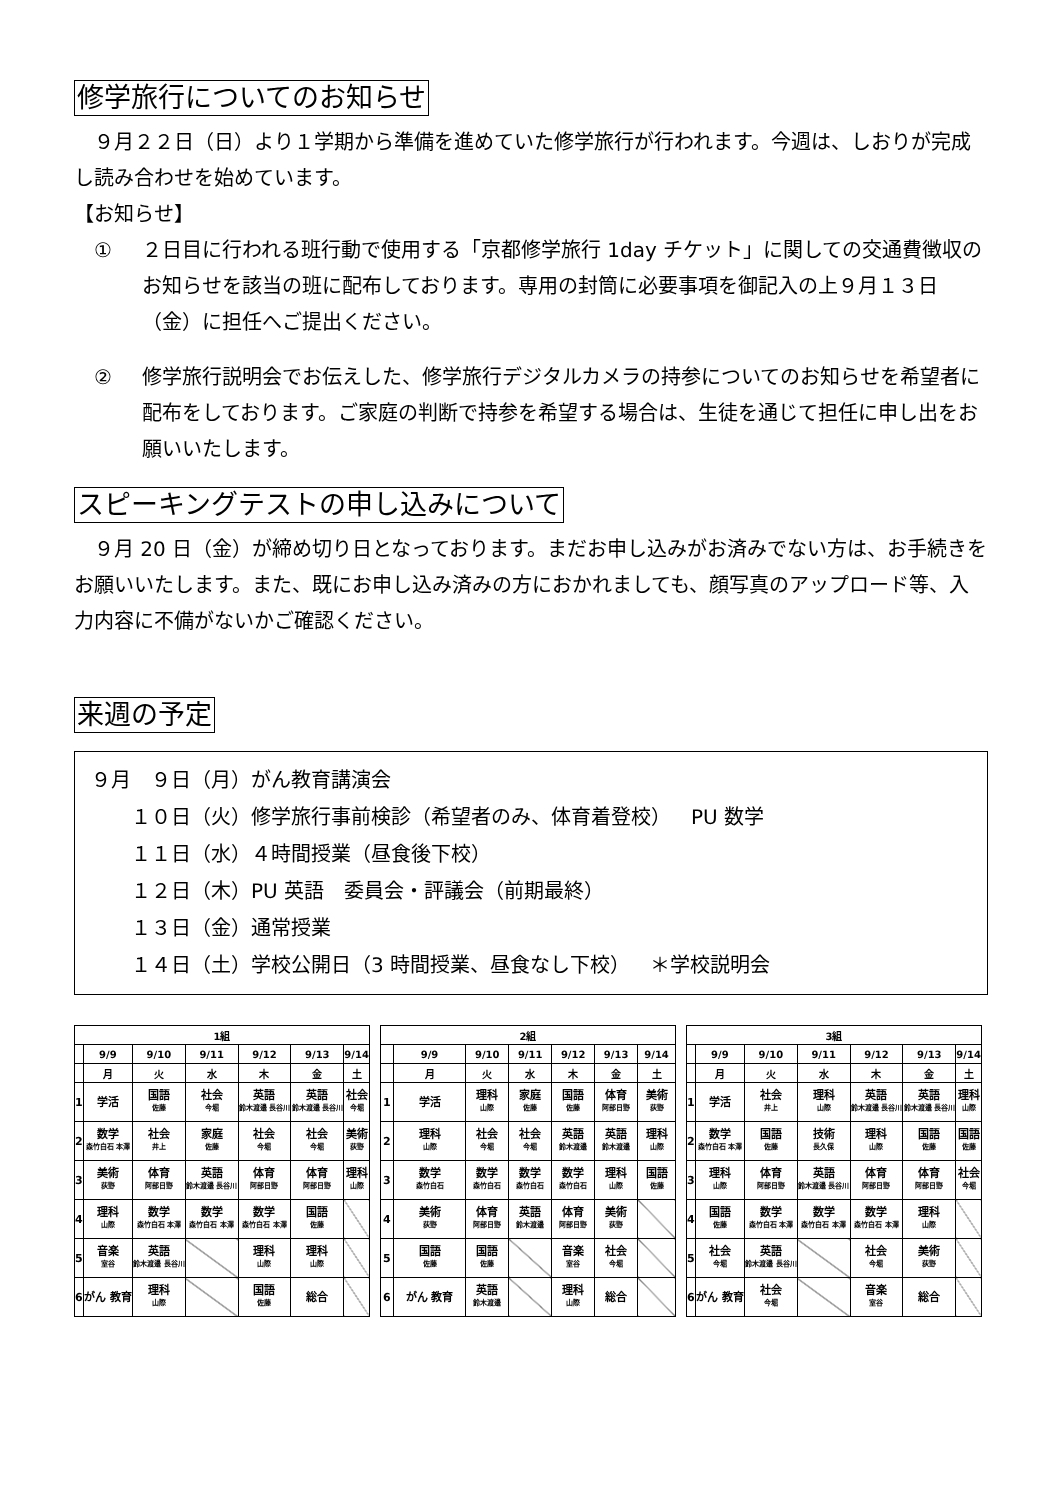修学旅行についてのお知らせ
 ９月２２日（日）より１学期から準備を進めていた修学旅行が行われます。今週は、しおりが完成し読み合わせを始めています。
【お知らせ】
① ２日目に行われる班行動で使用する「京都修学旅行 1day チケット」に関しての交通費徴収のお知らせを該当の班に配布しております。専用の封筒に必要事項を御記入の上９月１３日（金）に担任へご提出ください。
② 修学旅行説明会でお伝えした、修学旅行デジタルカメラの持参についてのお知らせを希望者に配布をしております。ご家庭の判断で持参を希望する場合は、生徒を通じて担任に申し出をお願いいたします。
スピーキングテストの申し込みについて
 ９月 20 日（金）が締め切り日となっております。まだお申し込みがお済みでない方は、お手続きをお願いいたします。また、既にお申し込み済みの方におかれましても、顔写真のアップロード等、入力内容に不備がないかご確認ください。
来週の予定
９月 ９日（月）がん教育講演会
  １０日（火）修学旅行事前検診（希望者のみ、体育着登校） PU 数学
  １１日（水）４時間授業（昼食後下校）
  １２日（木）PU 英語 委員会・評議会（前期最終）
  １３日（金）通常授業
  １４日（土）学校公開日（3 時間授業、昼食なし下校） ＊学校説明会
| 1組 | | | | | | |
| --- | --- | --- | --- | --- | --- | --- |
| | 9/9 | 9/10 | 9/11 | 9/12 | 9/13 | 9/14 |
| | 月 | 火 | 水 | 木 | 金 | 土 |
| 1 | 学活 | 国語 佐藤 | 社会 今堀 | 英語 鈴木渡邉 長谷川 | 英語 鈴木渡邉 長谷川 | 社会 今堀 |
| 2 | 数学 森竹白石 本澤 | 社会 井上 | 家庭 佐藤 | 社会 今堀 | 社会 今堀 | 美術 荻野 |
| 3 | 美術 荻野 | 体育 阿部日野 | 英語 鈴木渡邉 長谷川 | 体育 阿部日野 | 体育 阿部日野 | 理科 山際 |
| 4 | 理科 山際 | 数学 森竹白石 本澤 | 数学 森竹白石 本澤 | 数学 森竹白石 本澤 | 国語 佐藤 | |
| 5 | 音楽 室谷 | 英語 鈴木渡邉 長谷川 | | 理科 山際 | 理科 山際 | |
| 6 | がん 教育 | 理科 山際 | | 国語 佐藤 | 総合 | |
| 2組 | | | | | | |
| --- | --- | --- | --- | --- | --- | --- |
| | 9/9 | 9/10 | 9/11 | 9/12 | 9/13 | 9/14 |
| | 月 | 火 | 水 | 木 | 金 | 土 |
| 1 | 学活 | 理科 山際 | 家庭 佐藤 | 国語 佐藤 | 体育 阿部日野 | 美術 荻野 |
| 2 | 理科 山際 | 社会 今堀 | 社会 今堀 | 英語 鈴木渡邉 | 英語 鈴木渡邉 | 理科 山際 |
| 3 | 数学 森竹白石 | 数学 森竹白石 | 数学 森竹白石 | 数学 森竹白石 | 理科 山際 | 国語 佐藤 |
| 4 | 美術 荻野 | 体育 阿部日野 | 英語 鈴木渡邉 | 体育 阿部日野 | 美術 荻野 | |
| 5 | 国語 佐藤 | 国語 佐藤 | | 音楽 室谷 | 社会 今堀 | |
| 6 | がん 教育 | 英語 鈴木渡邉 | | 理科 山際 | 総合 | |
| 3組 | | | | | | |
| --- | --- | --- | --- | --- | --- | --- |
| | 9/9 | 9/10 | 9/11 | 9/12 | 9/13 | 9/14 |
| | 月 | 火 | 水 | 木 | 金 | 土 |
| 1 | 学活 | 社会 井上 | 理科 山際 | 英語 鈴木渡邉 長谷川 | 英語 鈴木渡邉 長谷川 | 理科 山際 |
| 2 | 数学 森竹白石 本澤 | 国語 佐藤 | 技術 長久保 | 理科 山際 | 国語 佐藤 | 国語 佐藤 |
| 3 | 理科 山際 | 体育 阿部日野 | 英語 鈴木渡邉 長谷川 | 体育 阿部日野 | 体育 阿部日野 | 社会 今堀 |
| 4 | 国語 佐藤 | 数学 森竹白石 本澤 | 数学 森竹白石 本澤 | 数学 森竹白石 本澤 | 理科 山際 | |
| 5 | 社会 今堀 | 英語 鈴木渡邉 長谷川 | | 社会 今堀 | 美術 荻野 | |
| 6 | がん 教育 | 社会 今堀 | | 音楽 室谷 | 総合 | |